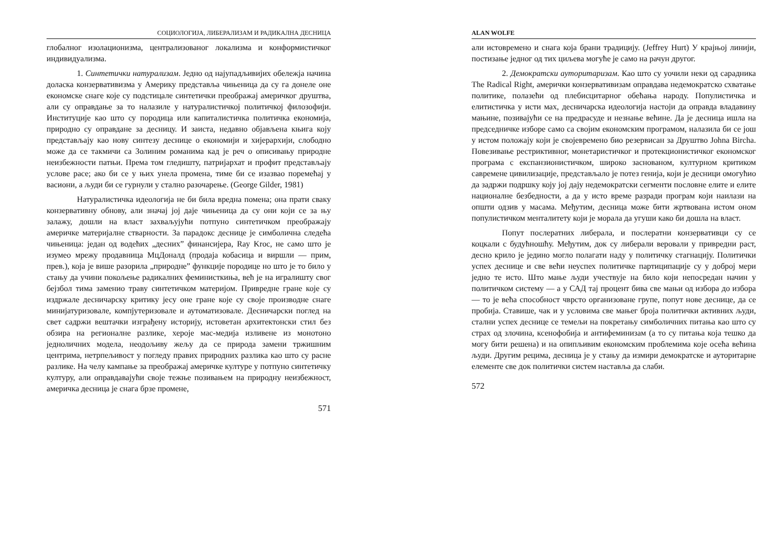СОЦИОЛОГИЈА, ЛИБЕРАЛИЗАМ И РАДИКАЛНА ДЕСНИЦА
глобалног изолационизма, централизованог локализма и конформистичког индивидуализма.
1. Синтетички натурализам. Једно од најупадљивијих обележја начина доласка конзервативизма у Америку представља чињеница да су га донеле оне економске снаге које су подстицале синтетички преображај америчког друштва, али су оправдање за то налазиле у натуралистичкој политичкој филозофији. Институције као што су породица или капиталистичка политичка економија, природно су оправдане за десницу. И заиста, недавно објављена књига коју представљају као нову синтезу деснице о економији и хијерархији, слободно може да се такмичи са Золиним романима кад је реч о описивању природне неизбежности патњи. Према том гледишту, патријархат и профит представљају услове расе; ако би се у њих унела промена, тиме би се изазвао поремећај у васиони, а људи би се гурнули у стално разочарење. (George Gilder, 1981)
Натуралистичка идеологија не би била вредна помена; она прати сваку конзервативну обнову, али значај јој даје чињеница да су они који се за њу залажу, дошли на власт захваљујући потпуно синтетичком преображају америчке материјалне стварности. За парадокс деснице је симболична следећа чињеница: један од водећих „десних” финансијера, Ray Kroc, не само што је изумео мрежу продавница МцДоналд (продаја кобасица и виршли — прим, прев.), која је више разорила „природне” функције породице но што је то било у стању да учини покољење радикалних феминисткиња, већ је на игралишту свог бејзбол тима заменио траву синтетичком материјом. Привредне гране које су издржале десничарску критику јесу оне гране које су своје производне снаге минијатуризовале, компјутеризовале и аутоматизовале. Десничарски поглед на свет садржи вештачки изграђену историју, истоветан архитектонски стил без обзира на регионалне разлике, хероје мас-медија изливене из монотоно једноличних модела, неодољиву жељу да се природа замени тржишним центрима, нетрпељивост у погледу правих природних разлика као што су расне разлике. На челу кампање за преображај америчке културе у потпуно синтетичку културу, али оправдавајући своје тежње позивањем на природну неизбежност, америчка десница је снага брзе промене,
571
ALAN WOLFE
али истовремено и снага која брани традицију. (Jeffrey Hurt) У крајњој линији, постизање једног од тих циљева могуће је само на рачун другог.
2. Демократски ауторитаризам. Као што су уочили неки од сарадника The Radical Right, амерички конзервативизам оправдава недемократско схватање политике, полазећи од плебисцитарног обећања народу. Популистичка и елитистичка у исти мах, десничарска идеологија настоји да оправда владавину мањине, позивајући се на предрасуде и незнање већине. Да је десница ишла на председничке изборе само са својим економским програмом, налазила би се још у истом положају који је својевремено био резервисан за Друштво Johna Bircha. Повезивање рестриктивног, монетаристичког и протекционистичког економског програма с експанзионистичком, широко заснованом, културном критиком савремене цивилизације, представљало је потез генија, који је десници омогућио да задржи подршку коју јој дају недемократски сегменти пословне елите и елите националне безбедности, а да у исто време разради програм који наилази на општи одзив у масама. Међутим, десница може бити жртвована истом оном популистичком менталитету који је морала да угуши како би дошла на власт.
Попут послератних либерала, и послератни конзервативци су се коцкали с будућношћу. Међутим, док су либерали веровали у привредни раст, десно крило је једино могло полагати наду у политичку стагнацију. Политички успех деснице и све већи неуспех политичке партиципације су у доброј мери једно те исто. Што мање људи учествује на било који непосредан начин у политичком систему — а у САД тај процент бива све мањи од избора до избора — то је већа способност чврсто организоване групе, попут нове деснице, да се пробија. Ставише, чак и у условима све мањег броја политички активних људи, стални успех деснице се темељи на покретању симболичних питања као што су страх од злочина, ксенофобија и антифеминизам (а то су питања која тешко да могу бити решена) и на опипљивим економским проблемима које осећа већина људи. Другим рецима, десница је у стању да измири демократске и ауторитарне елементе све док политички систем наставља да слаби.
572